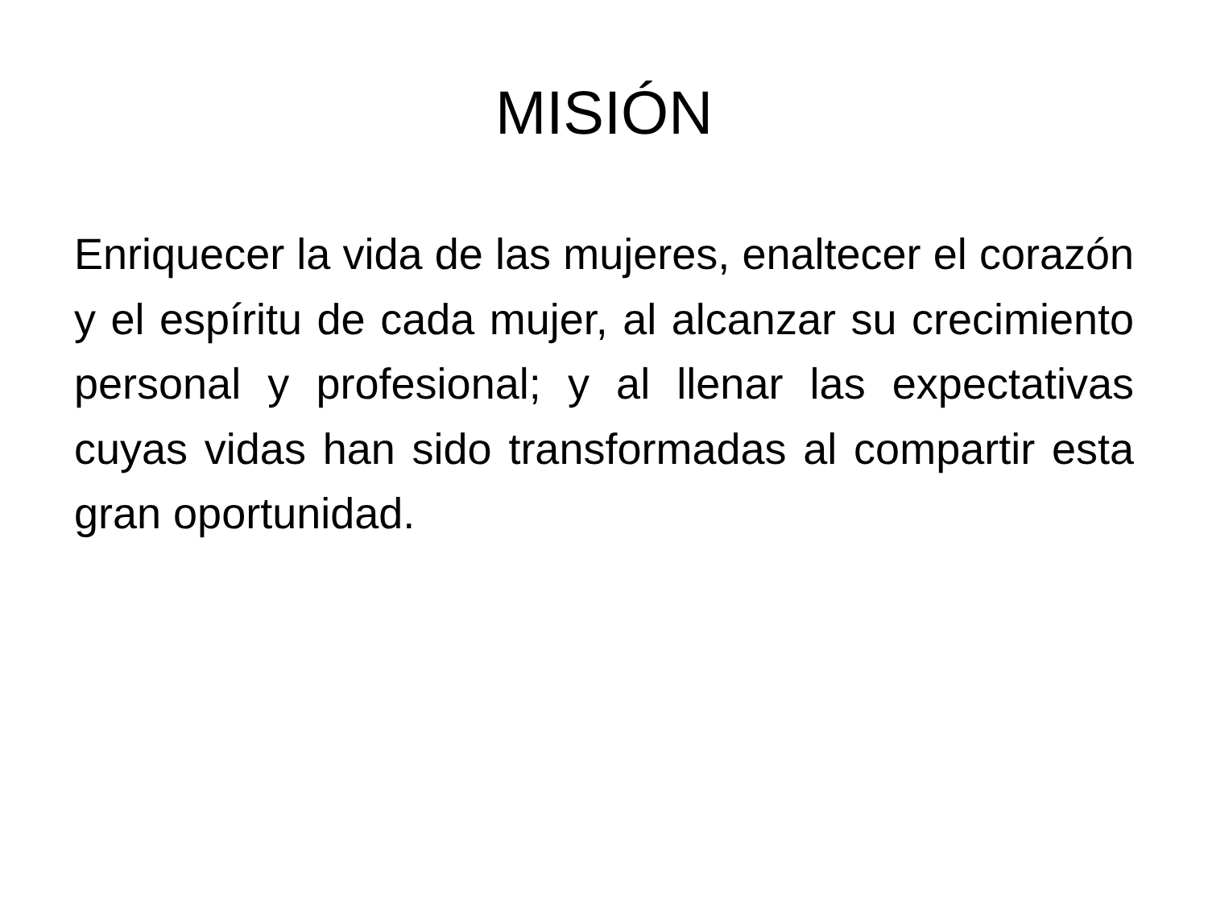MISIÓN
Enriquecer la vida de las mujeres, enaltecer el corazón y el espíritu de cada mujer, al alcanzar su crecimiento personal y profesional; y al llenar las expectativas cuyas vidas han sido transformadas al compartir esta gran oportunidad.